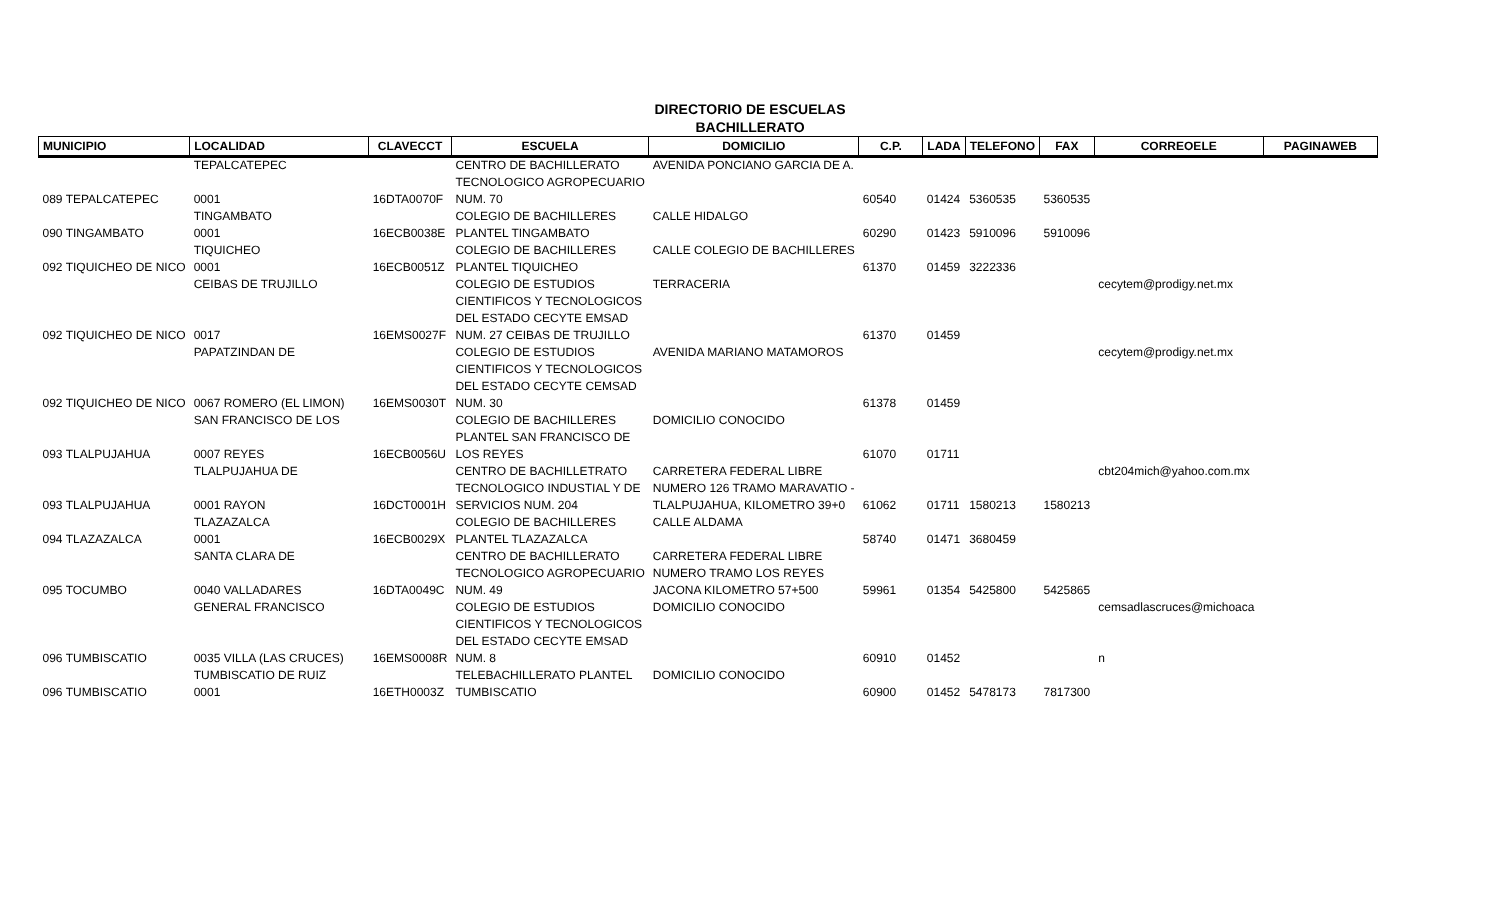DIRECTORIO DE ESCUELAS
BACHILLERATO
| MUNICIPIO | LOCALIDAD | CLAVECCT | ESCUELA | DOMICILIO | C.P. | LADA | TELEFONO | FAX | CORREOELE | PAGINAWEB |
| --- | --- | --- | --- | --- | --- | --- | --- | --- | --- | --- |
| | TEPALCATEPEC | | CENTRO DE BACHILLERATO | AVENIDA PONCIANO GARCIA DE A. | | | | | | |
| | | | TECNOLOGICO AGROPECUARIO | | | | | | | |
| 089 TEPALCATEPEC | 0001 | 16DTA0070F | NUM. 70 | | 60540 | 01424 | 5360535 | 5360535 | | |
| | TINGAMBATO | | COLEGIO DE BACHILLERES | CALLE HIDALGO | | | | | | |
| 090 TINGAMBATO | 0001 | 16ECB0038E | PLANTEL TINGAMBATO | | 60290 | 01423 | 5910096 | 5910096 | | |
| | TIQUICHEO | | COLEGIO DE BACHILLERES | CALLE COLEGIO DE BACHILLERES | | | | | | |
| 092 TIQUICHEO DE NICO | 0001 | 16ECB0051Z | PLANTEL TIQUICHEO | | 61370 | 01459 | 3222336 | | | |
| | CEIBAS DE TRUJILLO | | COLEGIO DE ESTUDIOS | TERRACERIA | | | | | cecytem@prodigy.net.mx | |
| | | | CIENTIFICOS Y TECNOLOGICOS | | | | | | | |
| | | | DEL ESTADO CECYTE EMSAD | | | | | | | |
| 092 TIQUICHEO DE NICO | 0017 | 16EMS0027F | NUM. 27 CEIBAS DE TRUJILLO | | 61370 | 01459 | | | | |
| | PAPATZINDAN DE | | COLEGIO DE ESTUDIOS | AVENIDA MARIANO MATAMOROS | | | | | cecytem@prodigy.net.mx | |
| | | | CIENTIFICOS Y TECNOLOGICOS | | | | | | | |
| | | | DEL ESTADO CECYTE CEMSAD | | | | | | | |
| 092 TIQUICHEO DE NICO | 0067 ROMERO (EL LIMON) | 16EMS0030T | NUM. 30 | | 61378 | 01459 | | | | |
| | SAN FRANCISCO DE LOS | | COLEGIO DE BACHILLERES | DOMICILIO CONOCIDO | | | | | | |
| | | | PLANTEL SAN FRANCISCO DE | | | | | | | |
| 093 TLALPUJAHUA | 0007 REYES | 16ECB0056U | LOS REYES | | 61070 | 01711 | | | | |
| | TLALPUJAHUA DE | | CENTRO DE BACHILLETRATO | CARRETERA FEDERAL LIBRE | | | | | cbt204mich@yahoo.com.mx | |
| | | | TECNOLOGICO INDUSTIAL Y DE | NUMERO 126 TRAMO MARAVATIO - | | | | | | |
| 093 TLALPUJAHUA | 0001 RAYON | 16DCT0001H | SERVICIOS NUM. 204 | TLALPUJAHUA, KILOMETRO 39+0 | 61062 | 01711 | 1580213 | 1580213 | | |
| | TLAZAZALCA | | COLEGIO DE BACHILLERES | CALLE ALDAMA | | | | | | |
| 094 TLAZAZALCA | 0001 | 16ECB0029X | PLANTEL TLAZAZALCA | | 58740 | 01471 | 3680459 | | | |
| | SANTA CLARA DE | | CENTRO DE BACHILLERATO | CARRETERA FEDERAL LIBRE | | | | | | |
| | | | TECNOLOGICO AGROPECUARIO | NUMERO TRAMO LOS REYES | | | | | | |
| 095 TOCUMBO | 0040 VALLADARES | 16DTA0049C | NUM. 49 | JACONA KILOMETRO 57+500 | 59961 | 01354 | 5425800 | 5425865 | | |
| | GENERAL FRANCISCO | | COLEGIO DE ESTUDIOS | DOMICILIO CONOCIDO | | | | | cemsadlascruces@michoaca | |
| | | | CIENTIFICOS Y TECNOLOGICOS | | | | | | | |
| | | | DEL ESTADO CECYTE EMSAD | | | | | | | |
| 096 TUMBISCATIO | 0035 VILLA (LAS CRUCES) | 16EMS0008R | NUM. 8 | | 60910 | 01452 | | | n | |
| | TUMBISCATIO DE RUIZ | | TELEBACHILLERATO PLANTEL | DOMICILIO CONOCIDO | | | | | | |
| 096 TUMBISCATIO | 0001 | 16ETH0003Z | TUMBISCATIO | | 60900 | 01452 | 5478173 | 7817300 | | |